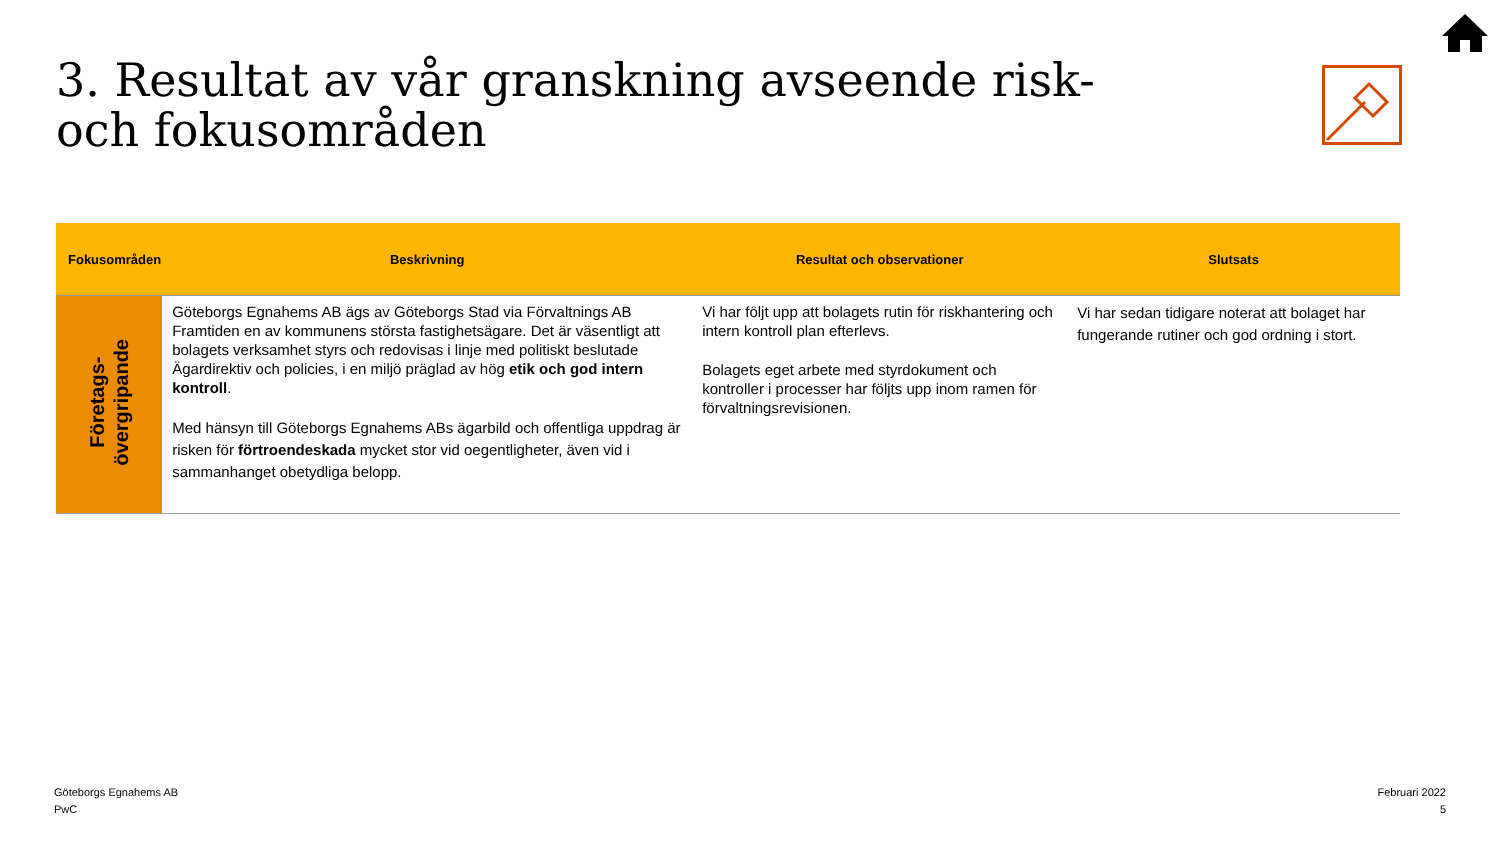3. Resultat av vår granskning avseende risk- och fokusområden
| Fokusområden | Beskrivning | Resultat och observationer | Slutsats |
| --- | --- | --- | --- |
| Företags- övergripande | Göteborgs Egnahems AB ägs av Göteborgs Stad via Förvaltnings AB Framtiden en av kommunens största fastighetsägare. Det är väsentligt att bolagets verksamhet styrs och redovisas i linje med politiskt beslutade Ägardirektiv och policies, i en miljö präglad av hög etik och god intern kontroll . Med hänsyn till Göteborgs Egnahems ABs ägarbild och offentliga uppdrag är risken för förtroendeskada mycket stor vid oegentligheter, även vid i sammanhanget obetydliga belopp. | Vi har följt upp att bolagets rutin för riskhantering och intern kontroll plan efterlevs. Bolagets eget arbete med styrdokument och kontroller i processer har följts upp inom ramen för förvaltningsrevisionen. | Vi har sedan tidigare noterat att bolaget har fungerande rutiner och god ordning i stort. |
Göteborgs Egnahems AB
PwC
Februari 2022
5